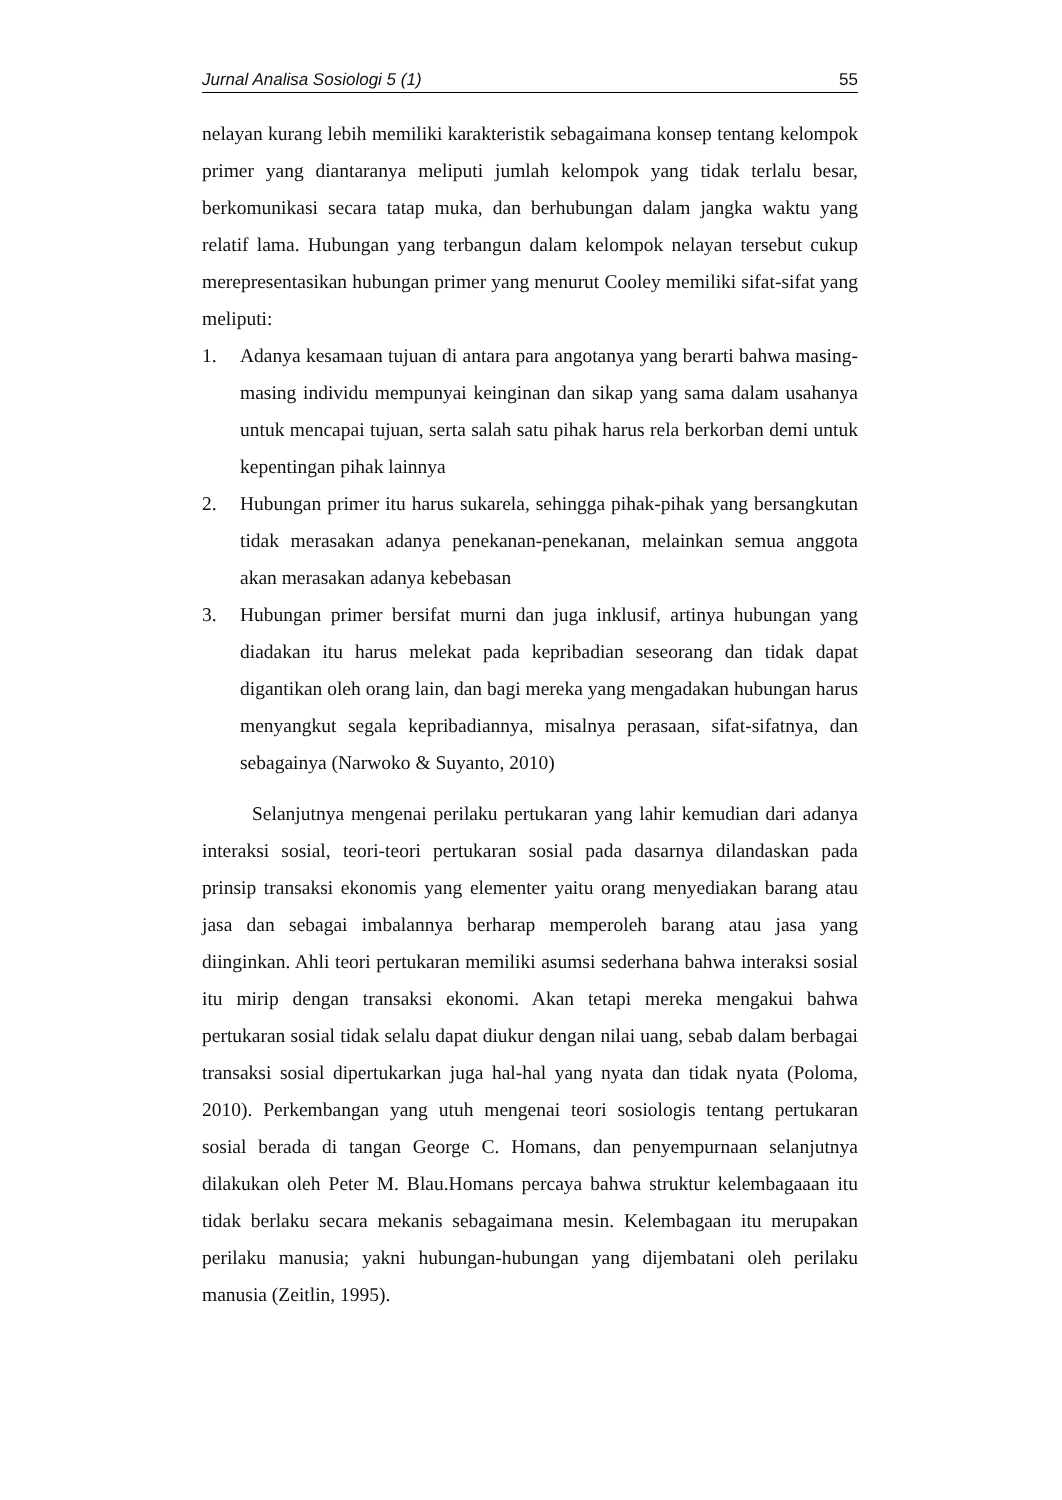Jurnal Analisa Sosiologi 5 (1) 55
nelayan kurang lebih memiliki karakteristik sebagaimana konsep tentang kelompok primer yang diantaranya meliputi jumlah kelompok yang tidak terlalu besar, berkomunikasi secara tatap muka, dan berhubungan dalam jangka waktu yang relatif lama. Hubungan yang terbangun dalam kelompok nelayan tersebut cukup merepresentasikan hubungan primer yang menurut Cooley memiliki sifat-sifat yang meliputi:
1. Adanya kesamaan tujuan di antara para angotanya yang berarti bahwa masing-masing individu mempunyai keinginan dan sikap yang sama dalam usahanya untuk mencapai tujuan, serta salah satu pihak harus rela berkorban demi untuk kepentingan pihak lainnya
2. Hubungan primer itu harus sukarela, sehingga pihak-pihak yang bersangkutan tidak merasakan adanya penekanan-penekanan, melainkan semua anggota akan merasakan adanya kebebasan
3. Hubungan primer bersifat murni dan juga inklusif, artinya hubungan yang diadakan itu harus melekat pada kepribadian seseorang dan tidak dapat digantikan oleh orang lain, dan bagi mereka yang mengadakan hubungan harus menyangkut segala kepribadiannya, misalnya perasaan, sifat-sifatnya, dan sebagainya (Narwoko & Suyanto, 2010)
Selanjutnya mengenai perilaku pertukaran yang lahir kemudian dari adanya interaksi sosial, teori-teori pertukaran sosial pada dasarnya dilandaskan pada prinsip transaksi ekonomis yang elementer yaitu orang menyediakan barang atau jasa dan sebagai imbalannya berharap memperoleh barang atau jasa yang diinginkan. Ahli teori pertukaran memiliki asumsi sederhana bahwa interaksi sosial itu mirip dengan transaksi ekonomi. Akan tetapi mereka mengakui bahwa pertukaran sosial tidak selalu dapat diukur dengan nilai uang, sebab dalam berbagai transaksi sosial dipertukarkan juga hal-hal yang nyata dan tidak nyata (Poloma, 2010). Perkembangan yang utuh mengenai teori sosiologis tentang pertukaran sosial berada di tangan George C. Homans, dan penyempurnaan selanjutnya dilakukan oleh Peter M. Blau.Homans percaya bahwa struktur kelembagaaan itu tidak berlaku secara mekanis sebagaimana mesin. Kelembagaan itu merupakan perilaku manusia; yakni hubungan-hubungan yang dijembatani oleh perilaku manusia (Zeitlin, 1995).